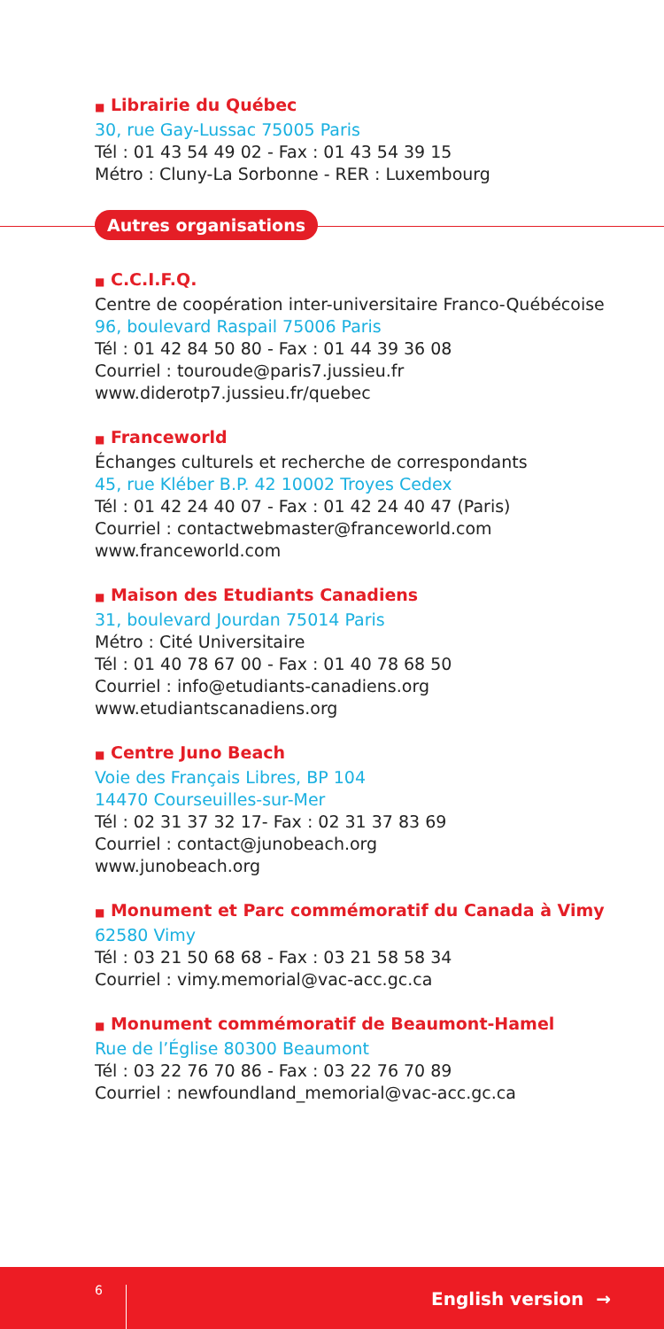■ Librairie du Québec
30, rue Gay-Lussac 75005 Paris
Tél : 01 43 54 49 02 - Fax : 01 43 54 39 15
Métro : Cluny-La Sorbonne - RER : Luxembourg
Autres organisations
■ C.C.I.F.Q.
Centre de coopération inter-universitaire Franco-Québécoise
96, boulevard Raspail 75006 Paris
Tél : 01 42 84 50 80 - Fax : 01 44 39 36 08
Courriel : touroude@paris7.jussieu.fr
www.diderotp7.jussieu.fr/quebec
■ Franceworld
Échanges culturels et recherche de correspondants
45, rue Kléber B.P. 42 10002 Troyes Cedex
Tél : 01 42 24 40 07 - Fax : 01 42 24 40 47 (Paris)
Courriel : contactwebmaster@franceworld.com
www.franceworld.com
■ Maison des Etudiants Canadiens
31, boulevard Jourdan 75014 Paris
Métro : Cité Universitaire
Tél : 01 40 78 67 00 - Fax : 01 40 78 68 50
Courriel : info@etudiants-canadiens.org
www.etudiantscanadiens.org
■ Centre Juno Beach
Voie des Français Libres, BP 104
14470 Courseuilles-sur-Mer
Tél : 02 31 37 32 17- Fax : 02 31 37 83 69
Courriel : contact@junobeach.org
www.junobeach.org
■ Monument et Parc commémoratif du Canada à Vimy
62580 Vimy
Tél : 03 21 50 68 68 - Fax : 03 21 58 58 34
Courriel : vimy.memorial@vac-acc.gc.ca
■ Monument commémoratif de Beaumont-Hamel
Rue de l’Église 80300 Beaumont
Tél : 03 22 76 70 86 - Fax : 03 22 76 70 89
Courriel : newfoundland_memorial@vac-acc.gc.ca
6 English version →